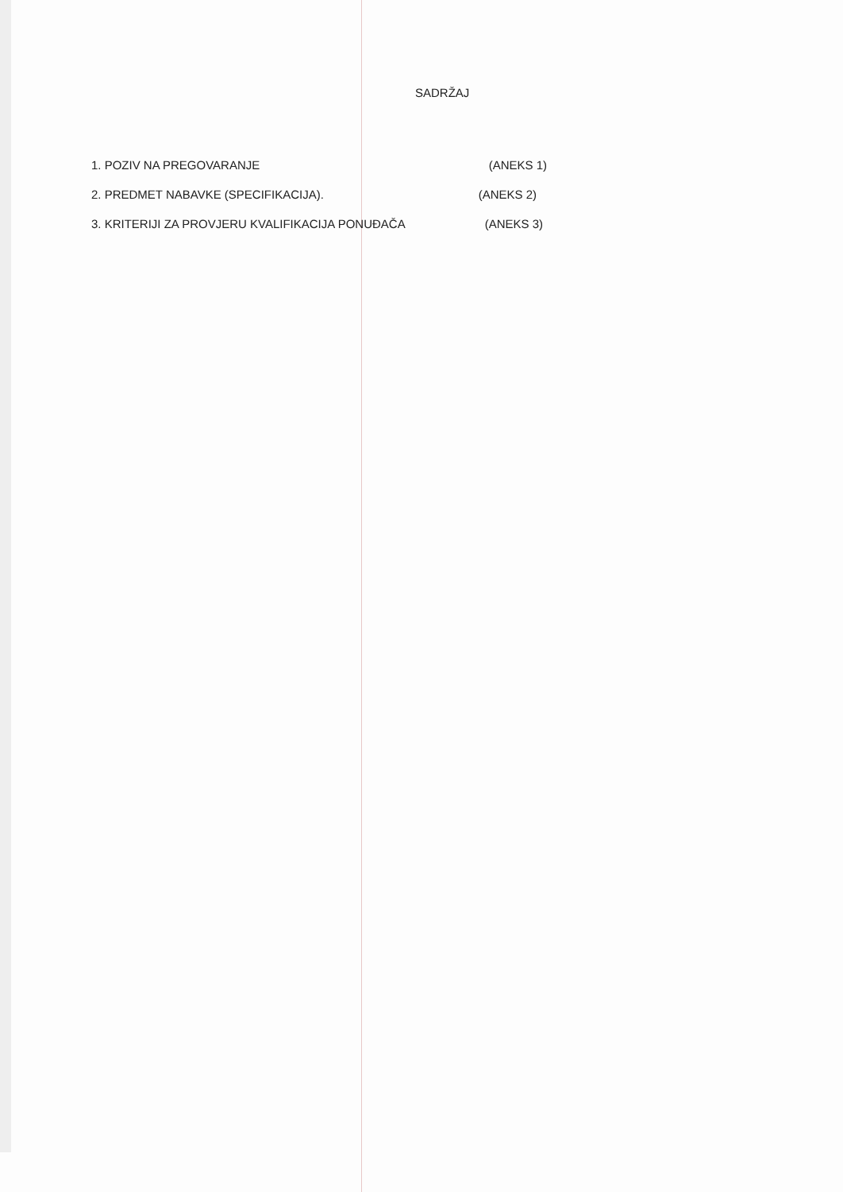SADRŽAJ
| 1. POZIV NA PREGOVARANJE | (ANEKS 1) |
| 2. PREDMET NABAVKE (SPECIFIKACIJA). | (ANEKS 2) |
| 3. KRITERIJI ZA PROVJERU KVALIFIKACIJA PONUĐAČA | (ANEKS 3) |